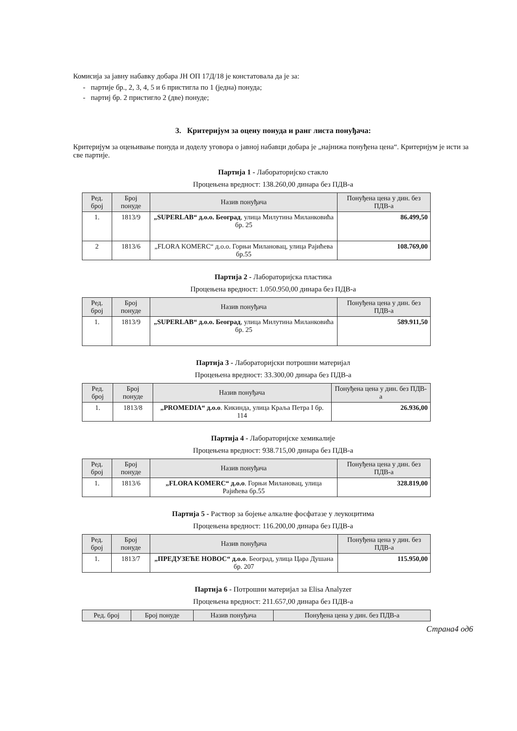Комисија за јавну набавку добара ЈН ОП 17Д/18 је констатовала да је за:
- партије бр., 2, 3, 4, 5 и 6 пристигла по 1 (једна) понуда;
- партиј бр. 2 пристигло 2 (две) понуде;
3. Критеријум за оцену понуда и ранг листа понуђача:
Критеријум за оцењивање понуда и доделу уговора о јавној набавци добара је „најнижа понуђена цена“. Критеријум је исти за све партије.
Партија 1 - Лабораторијско стакло
Процењена вредност: 138.260,00 динара без ПДВ-а
| Ред. број | Број понуде | Назив понуђача | Понуђена цена у дин. без ПДВ-а |
| --- | --- | --- | --- |
| 1. | 1813/9 | „SUPERLAB“ д.о.о. Београд , улица Милутина Миланковића бр. 25 | 86.499,50 |
| 2 | 1813/6 | „FLORA KOMERC“ д.о.о. Горњи Милановац, улица Рајићева бр.55 | 108.769,00 |
Партија 2 - Лабораторијска пластика
Процењена вредност: 1.050.950,00 динара без ПДВ-а
| Ред. број | Број понуде | Назив понуђача | Понуђена цена у дин. без ПДВ-а |
| --- | --- | --- | --- |
| 1. | 1813/9 | „SUPERLAB“ д.о.о. Београд , улица Милутина Миланковића бр. 25 | 589.911,50 |
Партија 3 - Лабораторијски потрошни материјал
Процењена вредност: 33.300,00 динара без ПДВ-а
| Ред. број | Број понуде | Назив понуђача | Понуђена цена у дин. без ПДВ-а |
| --- | --- | --- | --- |
| 1. | 1813/8 | „PROMEDIA“ д.о.о . Кикинда, улица Краља Петра I бр. 114 | 26.936,00 |
Партија 4 - Лабораторијске хемикалије
Процењена вредност: 938.715,00 динара без ПДВ-а
| Ред. број | Број понуде | Назив понуђача | Понуђена цена у дин. без ПДВ-а |
| --- | --- | --- | --- |
| 1. | 1813/6 | „FLORA KOMERC“ д.о.о . Горњи Милановац, улица Рајићева бр.55 | 328.819,00 |
Партија 5 - Раствор за бојење алкалне фосфатазе у леукоцитима
Процењена вредност: 116.200,00 динара без ПДВ-а
| Ред. број | Број понуде | Назив понуђача | Понуђена цена у дин. без ПДВ-а |
| --- | --- | --- | --- |
| 1. | 1813/7 | „ПРЕДУЗЕЋЕ НОВОС“ д.о.о . Београд, улица Цара Душана бр. 207 | 115.950,00 |
Партија 6 - Потрошни материјал за Elisa Analyzer
Процењена вредност: 211.657,00 динара без ПДВ-а
| Ред. број | Број понуде | Назив понуђача | Понуђена цена у дин. без ПДВ-а |
| --- | --- | --- | --- |
Страна4 од6